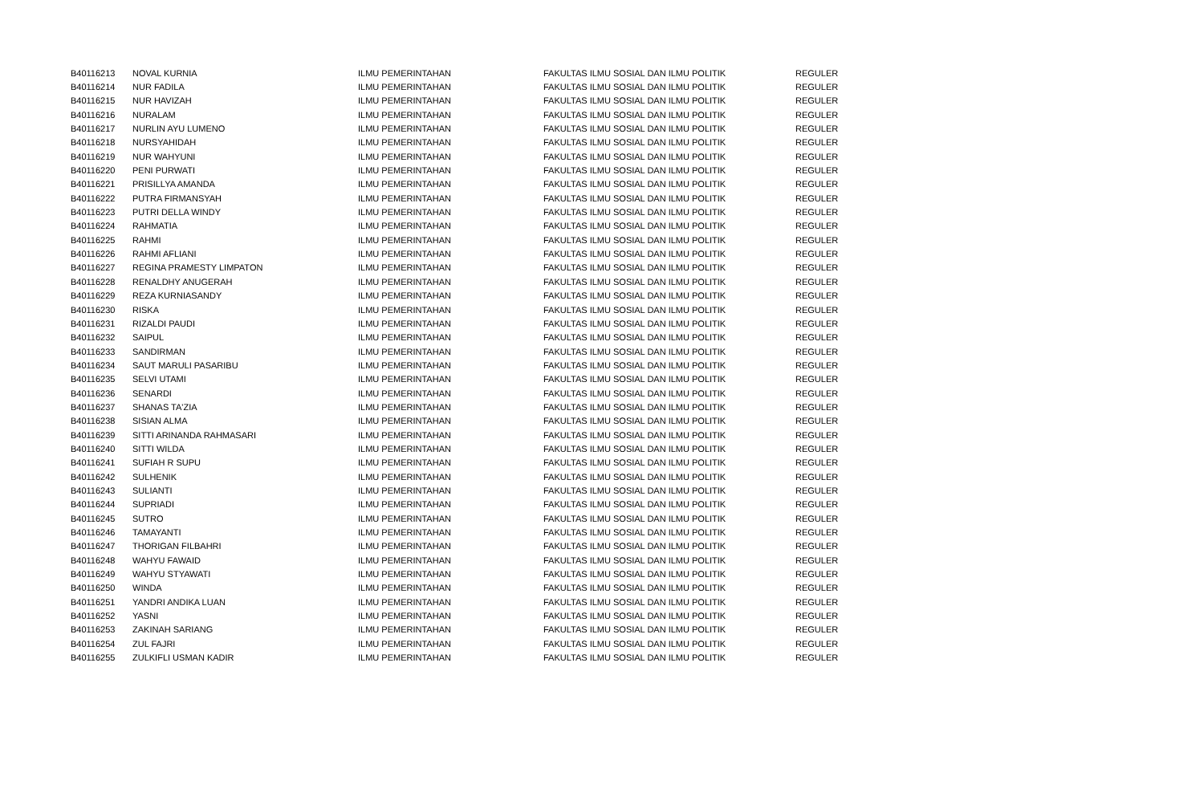| B40116213 | NOVAL KURNIA | ILMU PEMERINTAHAN | FAKULTAS ILMU SOSIAL DAN ILMU POLITIK | REGULER |
| B40116214 | NUR FADILA | ILMU PEMERINTAHAN | FAKULTAS ILMU SOSIAL DAN ILMU POLITIK | REGULER |
| B40116215 | NUR HAVIZAH | ILMU PEMERINTAHAN | FAKULTAS ILMU SOSIAL DAN ILMU POLITIK | REGULER |
| B40116216 | NURALAM | ILMU PEMERINTAHAN | FAKULTAS ILMU SOSIAL DAN ILMU POLITIK | REGULER |
| B40116217 | NURLIN AYU LUMENO | ILMU PEMERINTAHAN | FAKULTAS ILMU SOSIAL DAN ILMU POLITIK | REGULER |
| B40116218 | NURSYAHIDAH | ILMU PEMERINTAHAN | FAKULTAS ILMU SOSIAL DAN ILMU POLITIK | REGULER |
| B40116219 | NUR WAHYUNI | ILMU PEMERINTAHAN | FAKULTAS ILMU SOSIAL DAN ILMU POLITIK | REGULER |
| B40116220 | PENI PURWATI | ILMU PEMERINTAHAN | FAKULTAS ILMU SOSIAL DAN ILMU POLITIK | REGULER |
| B40116221 | PRISILLYA AMANDA | ILMU PEMERINTAHAN | FAKULTAS ILMU SOSIAL DAN ILMU POLITIK | REGULER |
| B40116222 | PUTRA FIRMANSYAH | ILMU PEMERINTAHAN | FAKULTAS ILMU SOSIAL DAN ILMU POLITIK | REGULER |
| B40116223 | PUTRI DELLA WINDY | ILMU PEMERINTAHAN | FAKULTAS ILMU SOSIAL DAN ILMU POLITIK | REGULER |
| B40116224 | RAHMATIA | ILMU PEMERINTAHAN | FAKULTAS ILMU SOSIAL DAN ILMU POLITIK | REGULER |
| B40116225 | RAHMI | ILMU PEMERINTAHAN | FAKULTAS ILMU SOSIAL DAN ILMU POLITIK | REGULER |
| B40116226 | RAHMI AFLIANI | ILMU PEMERINTAHAN | FAKULTAS ILMU SOSIAL DAN ILMU POLITIK | REGULER |
| B40116227 | REGINA PRAMESTY LIMPATON | ILMU PEMERINTAHAN | FAKULTAS ILMU SOSIAL DAN ILMU POLITIK | REGULER |
| B40116228 | RENALDHY ANUGERAH | ILMU PEMERINTAHAN | FAKULTAS ILMU SOSIAL DAN ILMU POLITIK | REGULER |
| B40116229 | REZA KURNIASANDY | ILMU PEMERINTAHAN | FAKULTAS ILMU SOSIAL DAN ILMU POLITIK | REGULER |
| B40116230 | RISKA | ILMU PEMERINTAHAN | FAKULTAS ILMU SOSIAL DAN ILMU POLITIK | REGULER |
| B40116231 | RIZALDI PAUDI | ILMU PEMERINTAHAN | FAKULTAS ILMU SOSIAL DAN ILMU POLITIK | REGULER |
| B40116232 | SAIPUL | ILMU PEMERINTAHAN | FAKULTAS ILMU SOSIAL DAN ILMU POLITIK | REGULER |
| B40116233 | SANDIRMAN | ILMU PEMERINTAHAN | FAKULTAS ILMU SOSIAL DAN ILMU POLITIK | REGULER |
| B40116234 | SAUT MARULI PASARIBU | ILMU PEMERINTAHAN | FAKULTAS ILMU SOSIAL DAN ILMU POLITIK | REGULER |
| B40116235 | SELVI UTAMI | ILMU PEMERINTAHAN | FAKULTAS ILMU SOSIAL DAN ILMU POLITIK | REGULER |
| B40116236 | SENARDI | ILMU PEMERINTAHAN | FAKULTAS ILMU SOSIAL DAN ILMU POLITIK | REGULER |
| B40116237 | SHANAS TA'ZIA | ILMU PEMERINTAHAN | FAKULTAS ILMU SOSIAL DAN ILMU POLITIK | REGULER |
| B40116238 | SISIAN ALMA | ILMU PEMERINTAHAN | FAKULTAS ILMU SOSIAL DAN ILMU POLITIK | REGULER |
| B40116239 | SITTI ARINANDA RAHMASARI | ILMU PEMERINTAHAN | FAKULTAS ILMU SOSIAL DAN ILMU POLITIK | REGULER |
| B40116240 | SITTI WILDA | ILMU PEMERINTAHAN | FAKULTAS ILMU SOSIAL DAN ILMU POLITIK | REGULER |
| B40116241 | SUFIAH R SUPU | ILMU PEMERINTAHAN | FAKULTAS ILMU SOSIAL DAN ILMU POLITIK | REGULER |
| B40116242 | SULHENIK | ILMU PEMERINTAHAN | FAKULTAS ILMU SOSIAL DAN ILMU POLITIK | REGULER |
| B40116243 | SULIANTI | ILMU PEMERINTAHAN | FAKULTAS ILMU SOSIAL DAN ILMU POLITIK | REGULER |
| B40116244 | SUPRIADI | ILMU PEMERINTAHAN | FAKULTAS ILMU SOSIAL DAN ILMU POLITIK | REGULER |
| B40116245 | SUTRO | ILMU PEMERINTAHAN | FAKULTAS ILMU SOSIAL DAN ILMU POLITIK | REGULER |
| B40116246 | TAMAYANTI | ILMU PEMERINTAHAN | FAKULTAS ILMU SOSIAL DAN ILMU POLITIK | REGULER |
| B40116247 | THORIGAN FILBAHRI | ILMU PEMERINTAHAN | FAKULTAS ILMU SOSIAL DAN ILMU POLITIK | REGULER |
| B40116248 | WAHYU FAWAID | ILMU PEMERINTAHAN | FAKULTAS ILMU SOSIAL DAN ILMU POLITIK | REGULER |
| B40116249 | WAHYU STYAWATI | ILMU PEMERINTAHAN | FAKULTAS ILMU SOSIAL DAN ILMU POLITIK | REGULER |
| B40116250 | WINDA | ILMU PEMERINTAHAN | FAKULTAS ILMU SOSIAL DAN ILMU POLITIK | REGULER |
| B40116251 | YANDRI ANDIKA LUAN | ILMU PEMERINTAHAN | FAKULTAS ILMU SOSIAL DAN ILMU POLITIK | REGULER |
| B40116252 | YASNI | ILMU PEMERINTAHAN | FAKULTAS ILMU SOSIAL DAN ILMU POLITIK | REGULER |
| B40116253 | ZAKINAH SARIANG | ILMU PEMERINTAHAN | FAKULTAS ILMU SOSIAL DAN ILMU POLITIK | REGULER |
| B40116254 | ZUL FAJRI | ILMU PEMERINTAHAN | FAKULTAS ILMU SOSIAL DAN ILMU POLITIK | REGULER |
| B40116255 | ZULKIFLI USMAN KADIR | ILMU PEMERINTAHAN | FAKULTAS ILMU SOSIAL DAN ILMU POLITIK | REGULER |